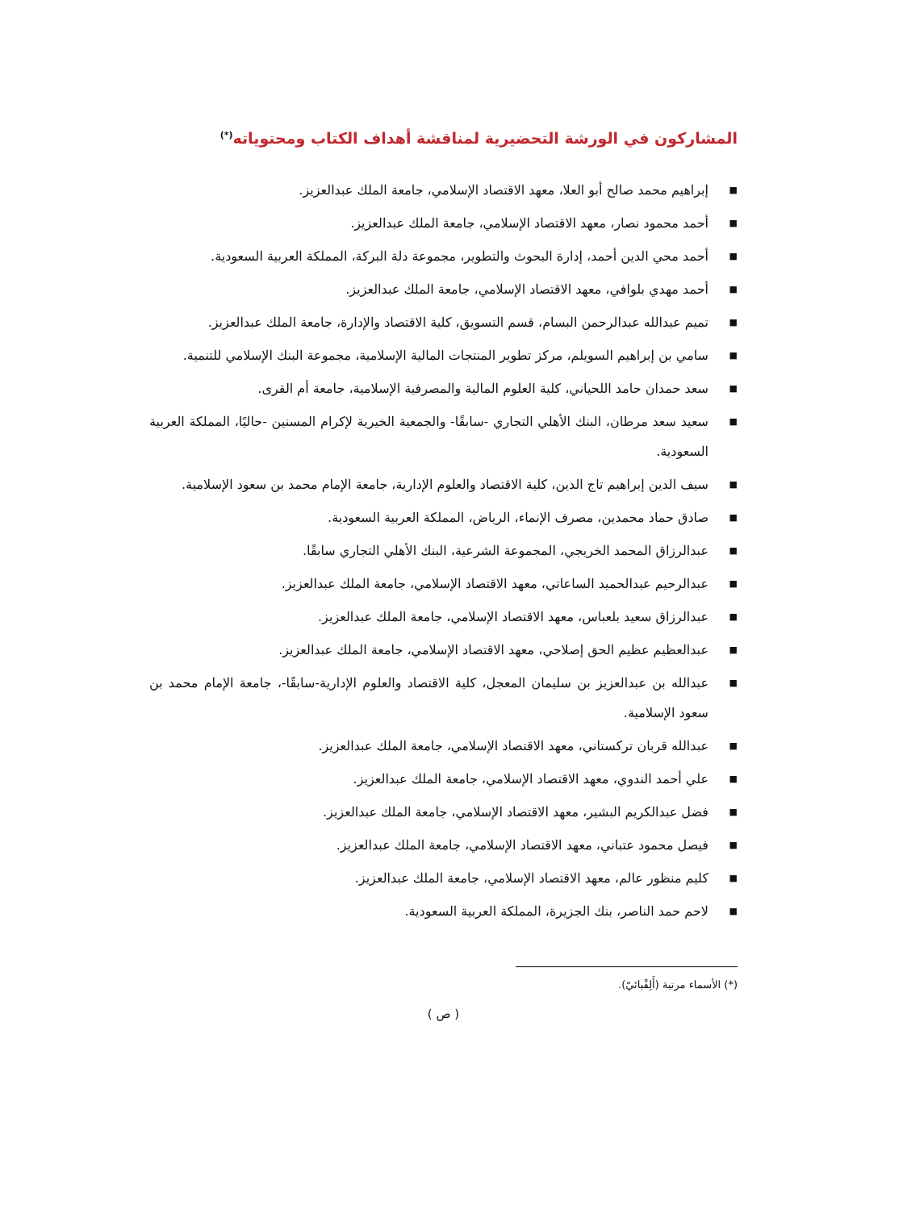المشاركون في الورشة التحضيرية لمناقشة أهداف الكتاب ومحتوياته<sup>(*)</sup>
■ إبراهيم محمد صالح أبو العلا، معهد الاقتصاد الإسلامي، جامعة الملك عبدالعزيز.
■ أحمد محمود نصار، معهد الاقتصاد الإسلامي، جامعة الملك عبدالعزيز.
■ أحمد محي الدين أحمد، إدارة البحوث والتطوير، مجموعة دلة البركة، المملكة العربية السعودية.
■ أحمد مهدي بلوافي، معهد الاقتصاد الإسلامي، جامعة الملك عبدالعزيز.
■ تميم عبدالله عبدالرحمن البسام، قسم التسويق، كلية الاقتصاد والإدارة، جامعة الملك عبدالعزيز.
■ سامي بن إبراهيم السويلم، مركز تطوير المنتجات المالية الإسلامية، مجموعة البنك الإسلامي للتنمية.
■ سعد حمدان حامد اللحياني، كلية العلوم المالية والمصرفية الإسلامية، جامعة أم القرى.
■ سعيد سعد مرطان، البنك الأهلي التجاري -سابقًا- والجمعية الخيرية لإكرام المسنين -حاليًا، المملكة العربية السعودية.
■ سيف الدين إبراهيم تاج الدين، كلية الاقتصاد والعلوم الإدارية، جامعة الإمام محمد بن سعود الإسلامية.
■ صادق حماد محمدين، مصرف الإنماء، الرياض، المملكة العربية السعودية.
■ عبدالرزاق المحمد الخريجي، المجموعة الشرعية، البنك الأهلي التجاري سابقًا.
■ عبدالرحيم عبدالحميد الساعاتي، معهد الاقتصاد الإسلامي، جامعة الملك عبدالعزيز.
■ عبدالرزاق سعيد بلعباس، معهد الاقتصاد الإسلامي، جامعة الملك عبدالعزيز.
■ عبدالعظيم عظيم الحق إصلاحي، معهد الاقتصاد الإسلامي، جامعة الملك عبدالعزيز.
■ عبدالله بن عبدالعزيز بن سليمان المعجل، كلية الاقتصاد والعلوم الإدارية-سابقًا-، جامعة الإمام محمد بن سعود الإسلامية.
■ عبدالله قربان تركستاني، معهد الاقتصاد الإسلامي، جامعة الملك عبدالعزيز.
■ علي أحمد الندوي، معهد الاقتصاد الإسلامي، جامعة الملك عبدالعزيز.
■ فضل عبدالكريم البشير، معهد الاقتصاد الإسلامي، جامعة الملك عبدالعزيز.
■ فيصل محمود عتباني، معهد الاقتصاد الإسلامي، جامعة الملك عبدالعزيز.
■ كليم منظور عالم، معهد الاقتصاد الإسلامي، جامعة الملك عبدالعزيز.
■ لاحم حمد الناصر، بنك الجزيرة، المملكة العربية السعودية.
(*) الأسماء مرتبة (أَلِفْبائيّ).
( ص )